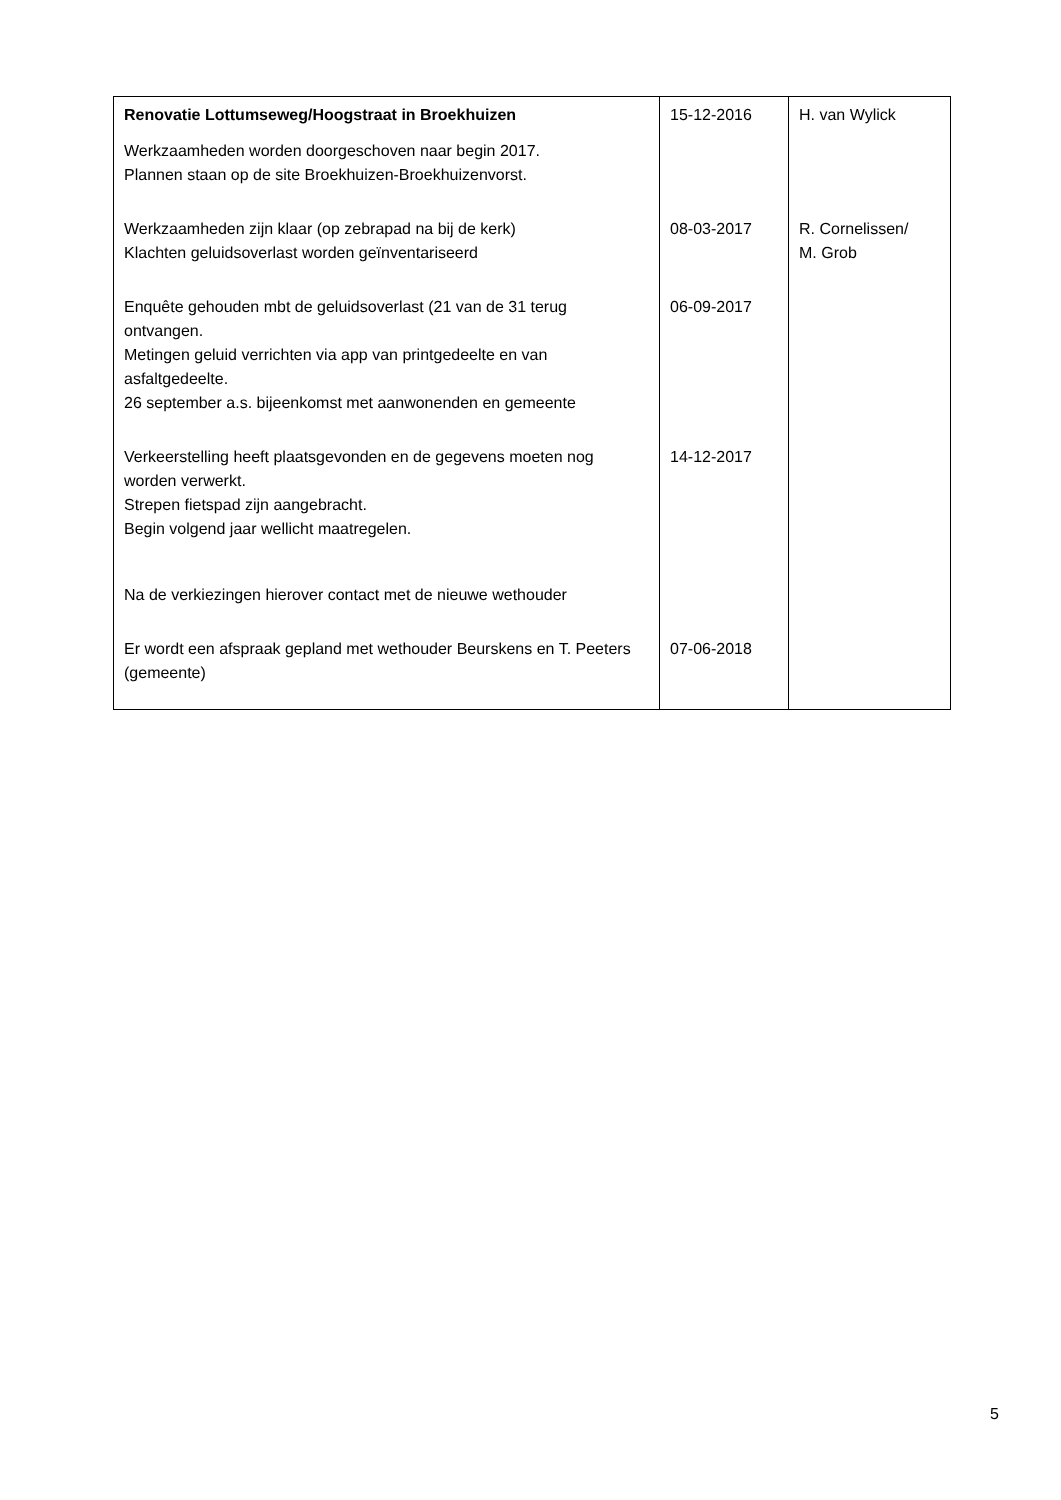| Renovatie Lottumseweg/Hoogstraat in Broekhuizen | 15-12-2016 | H. van Wylick |
| Werkzaamheden worden doorgeschoven naar begin 2017. Plannen staan op de site Broekhuizen-Broekhuizenvorst. | | |
| Werkzaamheden zijn klaar (op zebrapad na bij de kerk) Klachten geluidsoverlast worden geïnventariseerd | 08-03-2017 | R. Cornelissen/ M. Grob |
| Enquête gehouden mbt de geluidsoverlast (21 van de 31 terug ontvangen. Metingen geluid verrichten via app van printgedeelte en van asfaltgedeelte. 26 september a.s. bijeenkomst met aanwonenden en gemeente | 06-09-2017 | |
| Verkeerstelling heeft plaatsgevonden en de gegevens moeten nog worden verwerkt. Strepen fietspad zijn aangebracht. Begin volgend jaar wellicht maatregelen. Na de verkiezingen hierover contact met de nieuwe wethouder | 14-12-2017 | |
| Er wordt een afspraak gepland met wethouder Beurskens en T. Peeters (gemeente) | 07-06-2018 | |
5